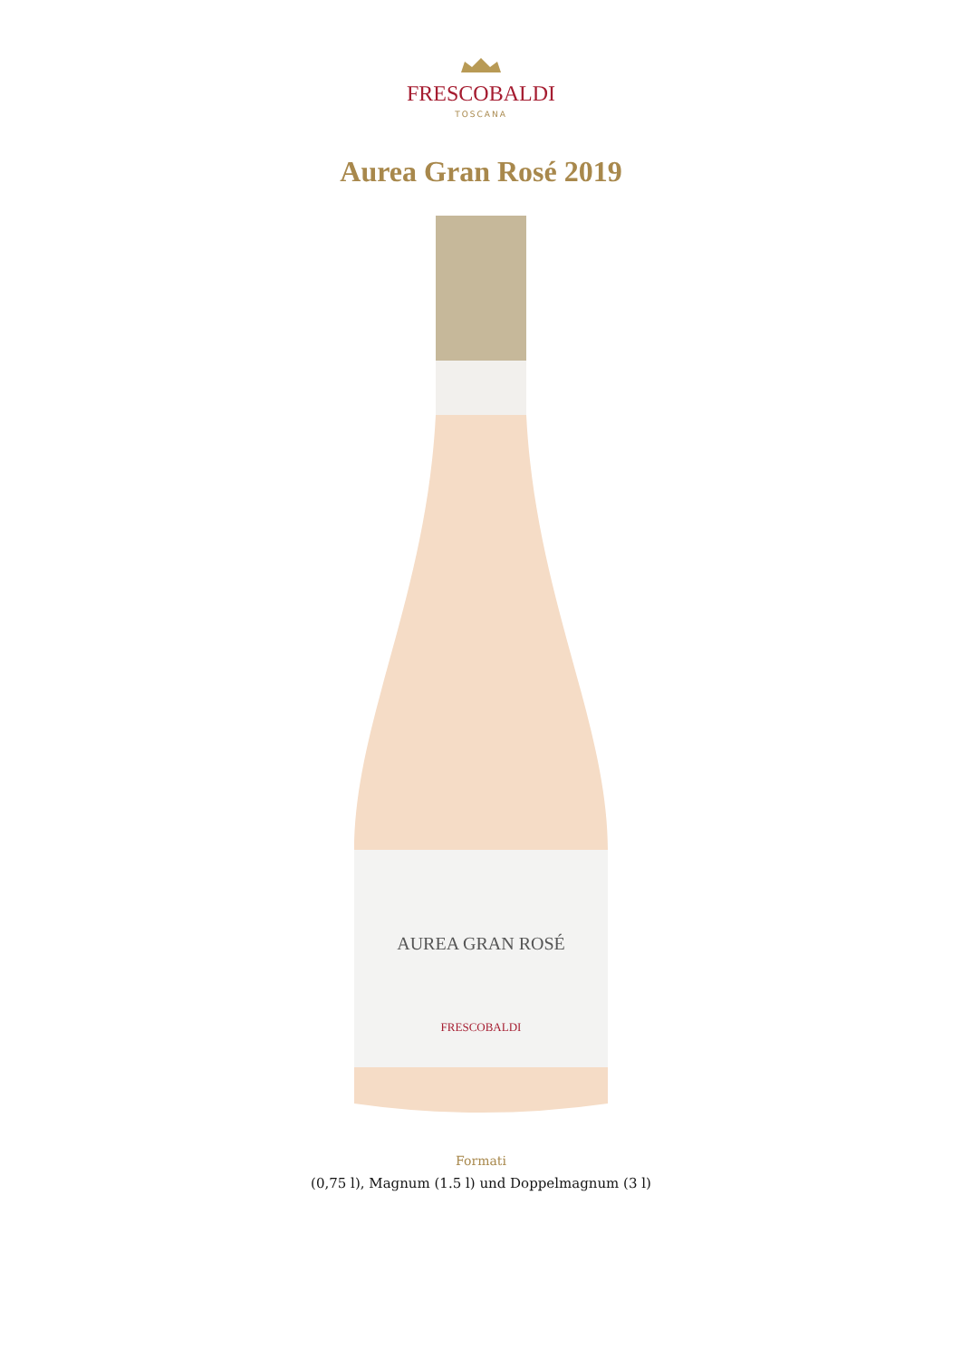FRESCOBALDI
TOSCANA
Aurea Gran Rosé 2019
AUREA GRAN ROSÉ
FRESCOBALDI
Formati
(0,75 l), Magnum (1.5 l) und Doppelmagnum (3 l)